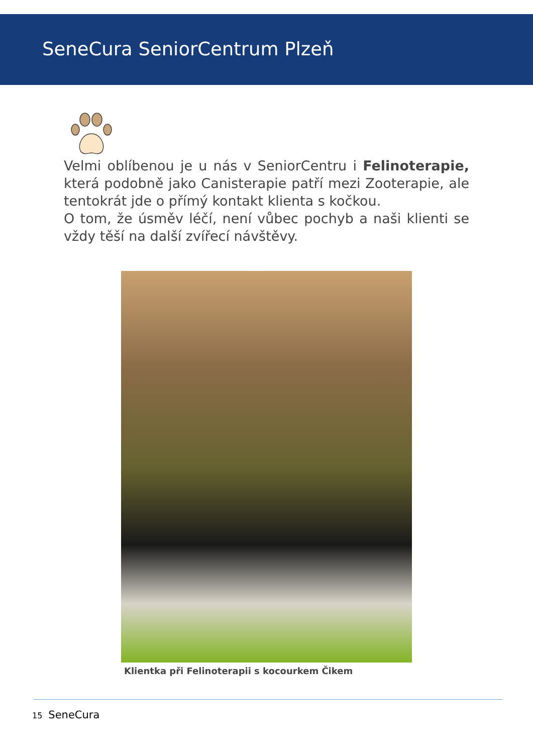SeneCura SeniorCentrum Plzeň
Velmi oblíbenou je u nás v SeniorCentru i Felinoterapie, která podobně jako Canisterapie patří mezi Zooterapie, ale tentokrát jde o přímý kontakt klienta s kočkou.
O tom, že úsměv léčí, není vůbec pochyb a naši klienti se vždy těší na další zvířecí návštěvy.
Klientka při Felinoterapii s kocourkem Čikem
15 SeneCura